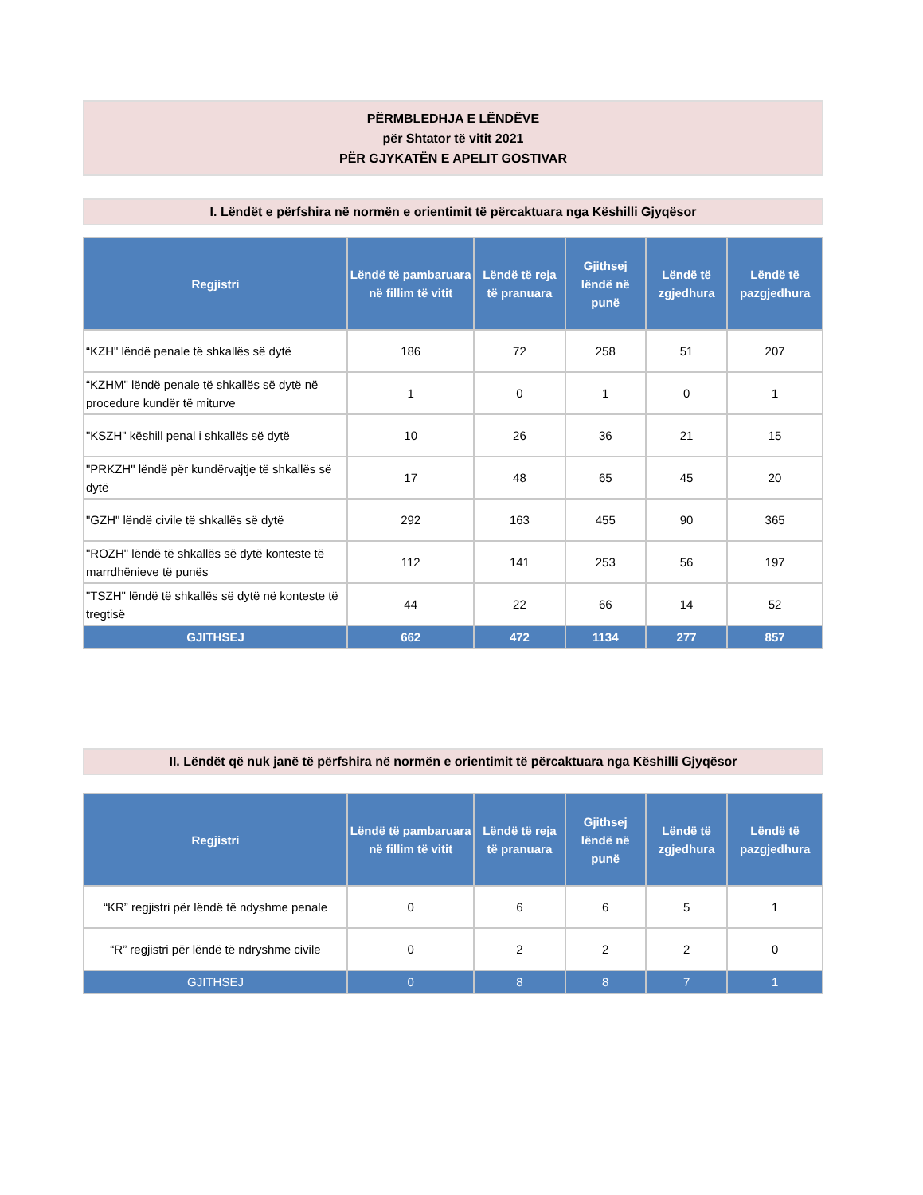PËRMBLEDHJA E LËNDËVE
për Shtator të vitit 2021
PËR GJYKATËN E APELIT GOSTIVAR
I. Lëndët e përfshira në normën e orientimit të përcaktuara nga Këshilli Gjyqësor
| Regjistri | Lëndë të pambaruara në fillim të vitit | Lëndë të reja të pranuara | Gjithsej lëndë në punë | Lëndë të zgjedhura | Lëndë të pazgjedhura |
| --- | --- | --- | --- | --- | --- |
| “KZH" lëndë penale të shkallës së dytë | 186 | 72 | 258 | 51 | 207 |
| “KZHM" lëndë penale të shkallës së dytë në procedure kundër të miturve | 1 | 0 | 1 | 0 | 1 |
| "KSZH" këshill penal i shkallës së dytë | 10 | 26 | 36 | 21 | 15 |
| "PRKZH" lëndë për kundërvajtje të shkallës së dytë | 17 | 48 | 65 | 45 | 20 |
| "GZH" lëndë civile të shkallës së dytë | 292 | 163 | 455 | 90 | 365 |
| "ROZH" lëndë të shkallës së dytë konteste të marrdhënieve të punës | 112 | 141 | 253 | 56 | 197 |
| "TSZH" lëndë të shkallës së dytë në konteste të tregtisë | 44 | 22 | 66 | 14 | 52 |
| GJITHSEJ | 662 | 472 | 1134 | 277 | 857 |
II. Lëndët që nuk janë të përfshira në normën e orientimit të përcaktuara nga Këshilli Gjyqësor
| Regjistri | Lëndë të pambaruara në fillim të vitit | Lëndë të reja të pranuara | Gjithsej lëndë në punë | Lëndë të zgjedhura | Lëndë të pazgjedhura |
| --- | --- | --- | --- | --- | --- |
| “KR” regjistri për lëndë të ndyshme penale | 0 | 6 | 6 | 5 | 1 |
| “R” regjistri për lëndë të ndryshme civile | 0 | 2 | 2 | 2 | 0 |
| GJITHSEJ | 0 | 8 | 8 | 7 | 1 |